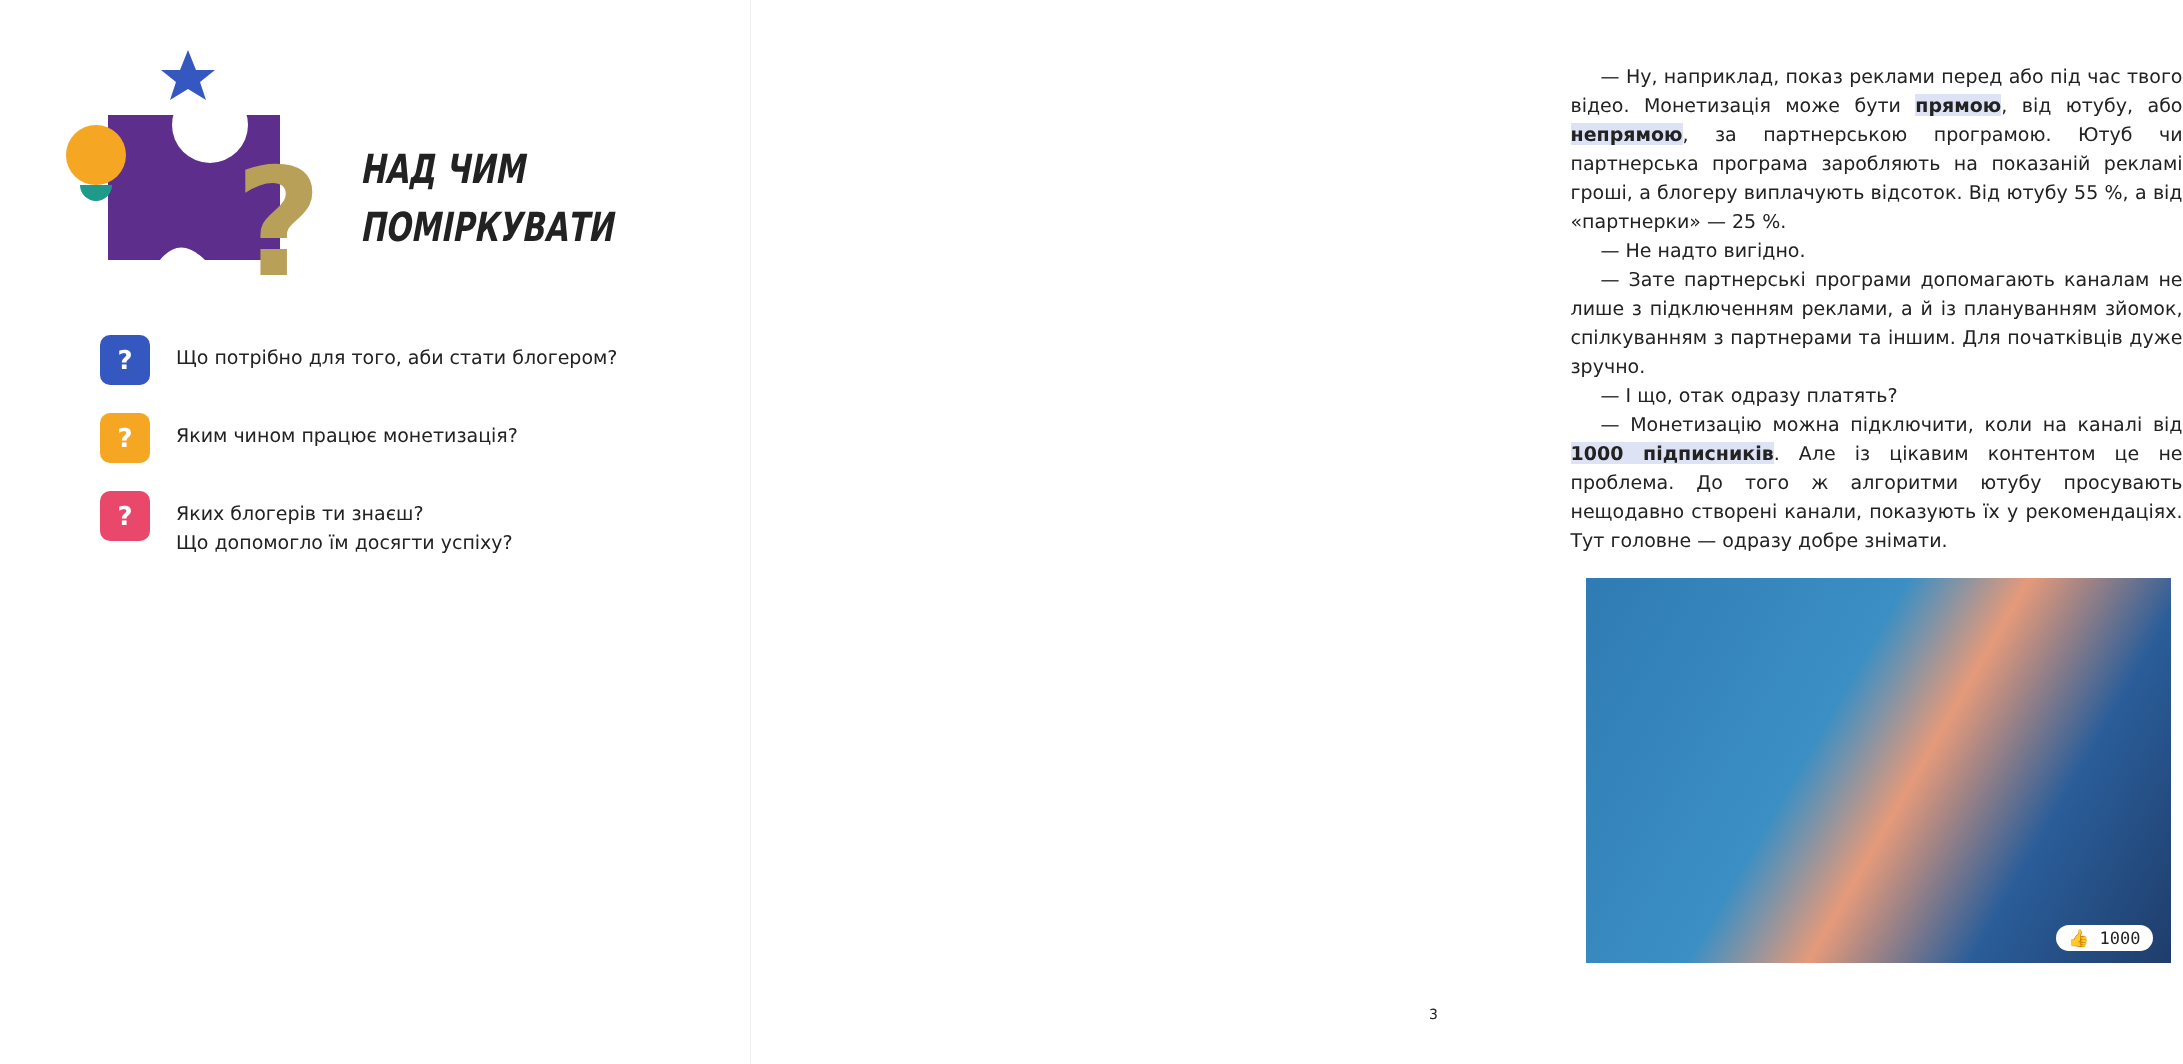?
НАД ЧИМ
ПОМІРКУВАТИ
?
Що потрібно для того, аби стати блогером?
?
Яким чином працює монетизація?
?
Яких блогерів ти знаєш?
Що допомогло їм досягти успіху?
— Ну, наприклад, показ реклами перед або під час твого відео. Монетизація може бути прямою, від ютубу, або непрямою, за партнерською програмою. Ютуб чи партнерська програма заробляють на показаній рекламі гроші, а блогеру виплачують відсоток. Від ютубу 55 %, а від «партнерки» — 25 %.
— Не надто вигідно.
— Зате партнерські програми допомагають каналам не лише з підключенням реклами, а й із плануванням зйомок, спілкуванням з партнерами та іншим. Для початківців дуже зручно.
— І що, отак одразу платять?
— Монетизацію можна підключити, коли на каналі від 1000 підписників. Але із цікавим контентом це не проблема. До того ж алгоритми ютубу просувають нещодавно створені канали, показують їх у рекомендаціях. Тут головне — одразу добре знімати.
👍 1000
3